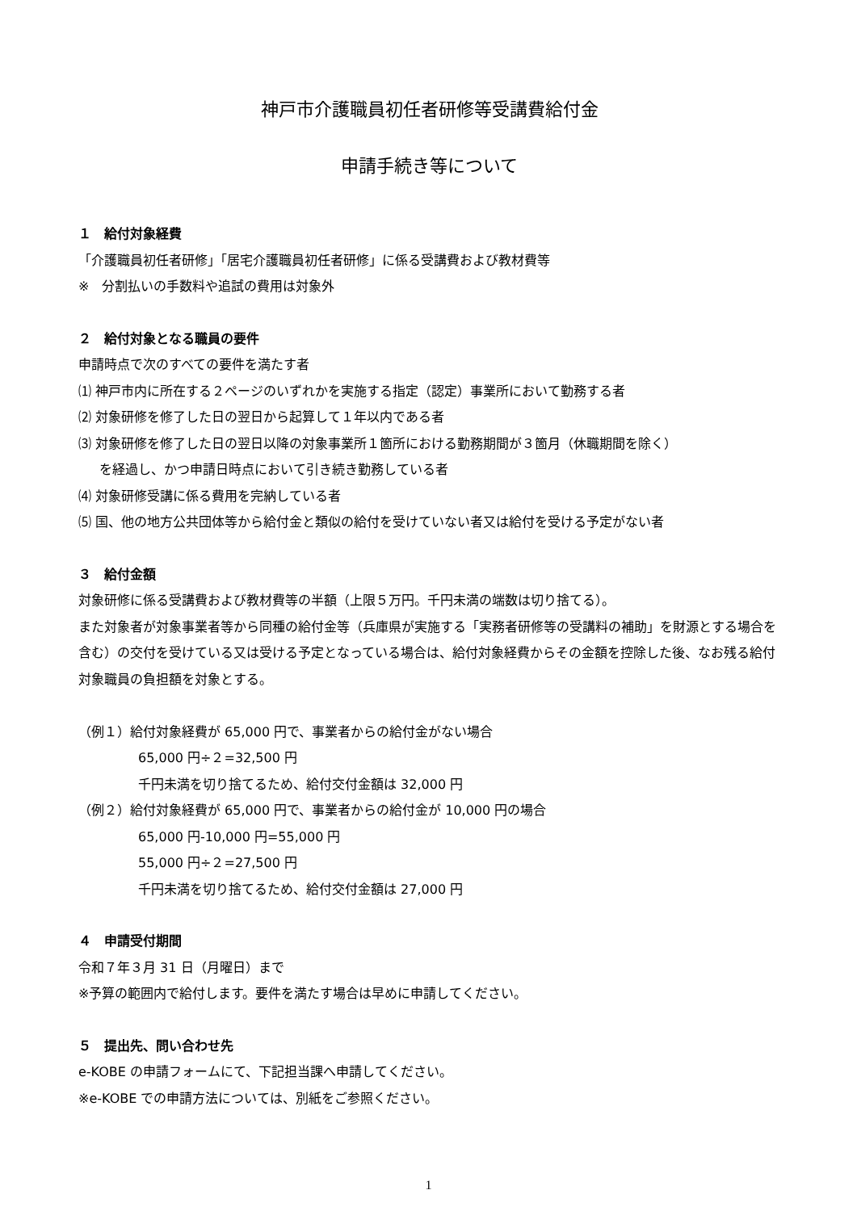神戸市介護職員初任者研修等受講費給付金
申請手続き等について
１　給付対象経費
「介護職員初任者研修」「居宅介護職員初任者研修」に係る受講費および教材費等
※　分割払いの手数料や追試の費用は対象外
２　給付対象となる職員の要件
申請時点で次のすべての要件を満たす者
⑴ 神戸市内に所在する２ページのいずれかを実施する指定（認定）事業所において勤務する者
⑵ 対象研修を修了した日の翌日から起算して１年以内である者
⑶ 対象研修を修了した日の翌日以降の対象事業所１箇所における勤務期間が３箇月（休職期間を除く）
を経過し、かつ申請日時点において引き続き勤務している者
⑷ 対象研修受講に係る費用を完納している者
⑸ 国、他の地方公共団体等から給付金と類似の給付を受けていない者又は給付を受ける予定がない者
３　給付金額
対象研修に係る受講費および教材費等の半額（上限５万円。千円未満の端数は切り捨てる）。
また対象者が対象事業者等から同種の給付金等（兵庫県が実施する「実務者研修等の受講料の補助」を財源とする場合を含む）の交付を受けている又は受ける予定となっている場合は、給付対象経費からその金額を控除した後、なお残る給付対象職員の負担額を対象とする。
（例１）給付対象経費が 65,000 円で、事業者からの給付金がない場合
65,000 円÷２=32,500 円
千円未満を切り捨てるため、給付交付金額は 32,000 円
（例２）給付対象経費が 65,000 円で、事業者からの給付金が 10,000 円の場合
65,000 円-10,000 円=55,000 円
55,000 円÷２=27,500 円
千円未満を切り捨てるため、給付交付金額は 27,000 円
４　申請受付期間
令和７年３月 31 日（月曜日）まで
※予算の範囲内で給付します。要件を満たす場合は早めに申請してください。
５　提出先、問い合わせ先
e-KOBE の申請フォームにて、下記担当課へ申請してください。
※e-KOBE での申請方法については、別紙をご参照ください。
1